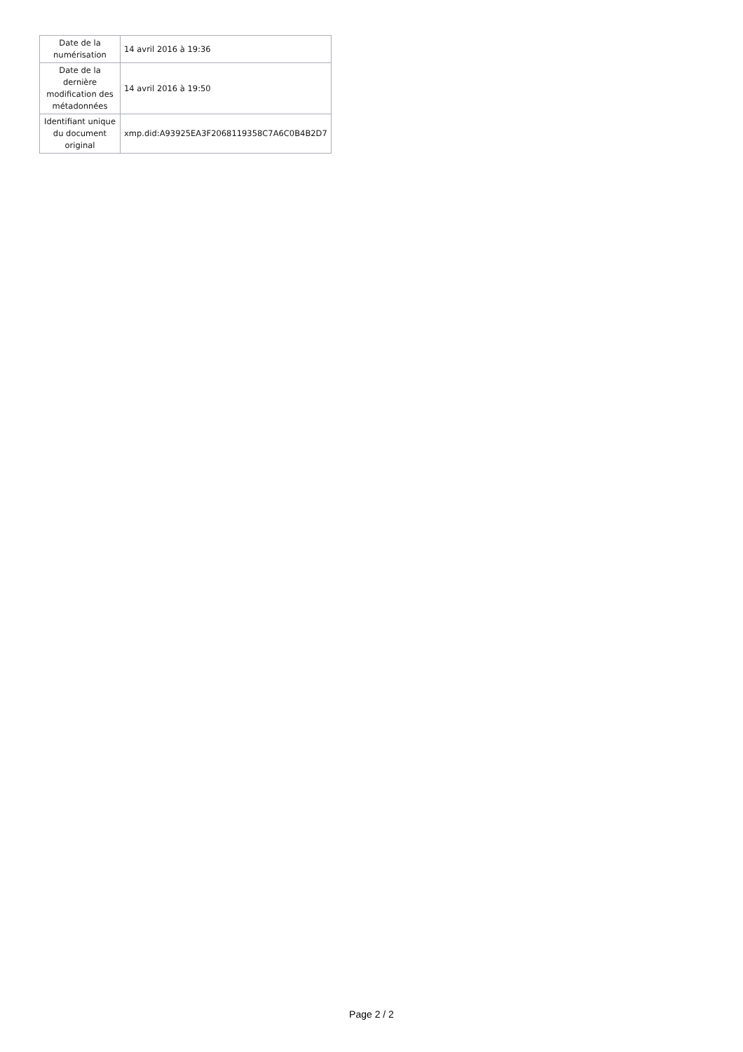| Date de la numérisation | 14 avril 2016 à 19:36 |
| Date de la dernière modification des métadonnées | 14 avril 2016 à 19:50 |
| Identifiant unique du document original | xmp.did:A93925EA3F2068119358C7A6C0B4B2D7 |
Page 2 / 2